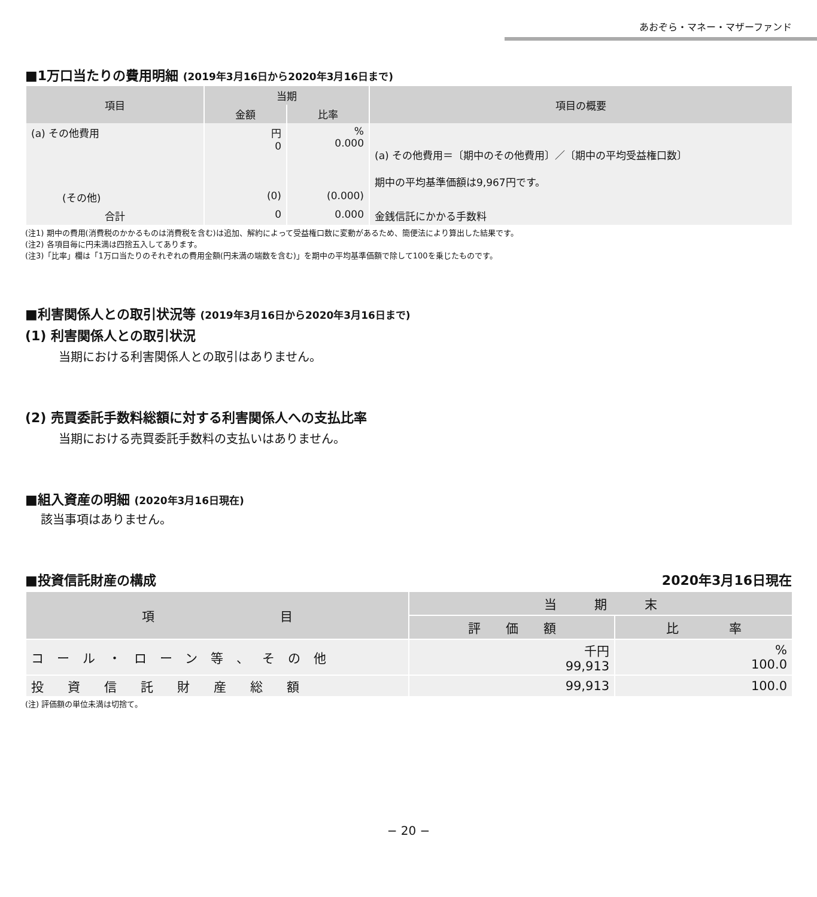あおぞら・マネー・マザーファンド
■1万口当たりの費用明細 (2019年3月16日から2020年3月16日まで)
| 項目 | 当期 | | 項目の概要 |
| --- | --- | --- | --- |
| | 金額 | 比率 | |
| (a) その他費用 | 円 0 | % 0.000 | (a) その他費用＝〔期中のその他費用〕／〔期中の平均受益権口数〕 期中の平均基準価額は9,967円です。 |
| (その他) | (0) | (0.000) | |
| 合計 | 0 | 0.000 | 金銭信託にかかる手数料 |
(注1) 期中の費用(消費税のかかるものは消費税を含む)は追加、解約によって受益権口数に変動があるため、簡便法により算出した結果です。
(注2) 各項目毎に円未満は四捨五入してあります。
(注3)「比率」欄は「1万口当たりのそれぞれの費用金額(円未満の端数を含む)」を期中の平均基準価額で除して100を乗じたものです。
■利害関係人との取引状況等 (2019年3月16日から2020年3月16日まで)
(1) 利害関係人との取引状況
当期における利害関係人との取引はありません。
(2) 売買委託手数料総額に対する利害関係人への支払比率
当期における売買委託手数料の支払いはありません。
■組入資産の明細 (2020年3月16日現在)
該当事項はありません。
■投資信託財産の構成 2020年3月16日現在
| 項 目 | 当 期 末 | |
| --- | --- | --- |
| | 評 価 額 | 比 率 |
| コール・ローン等、その他 | 千円 99,913 | % 100.0 |
| 投資信託財産総額 | 99,913 | 100.0 |
(注) 評価額の単位未満は切捨て。
− 20 −